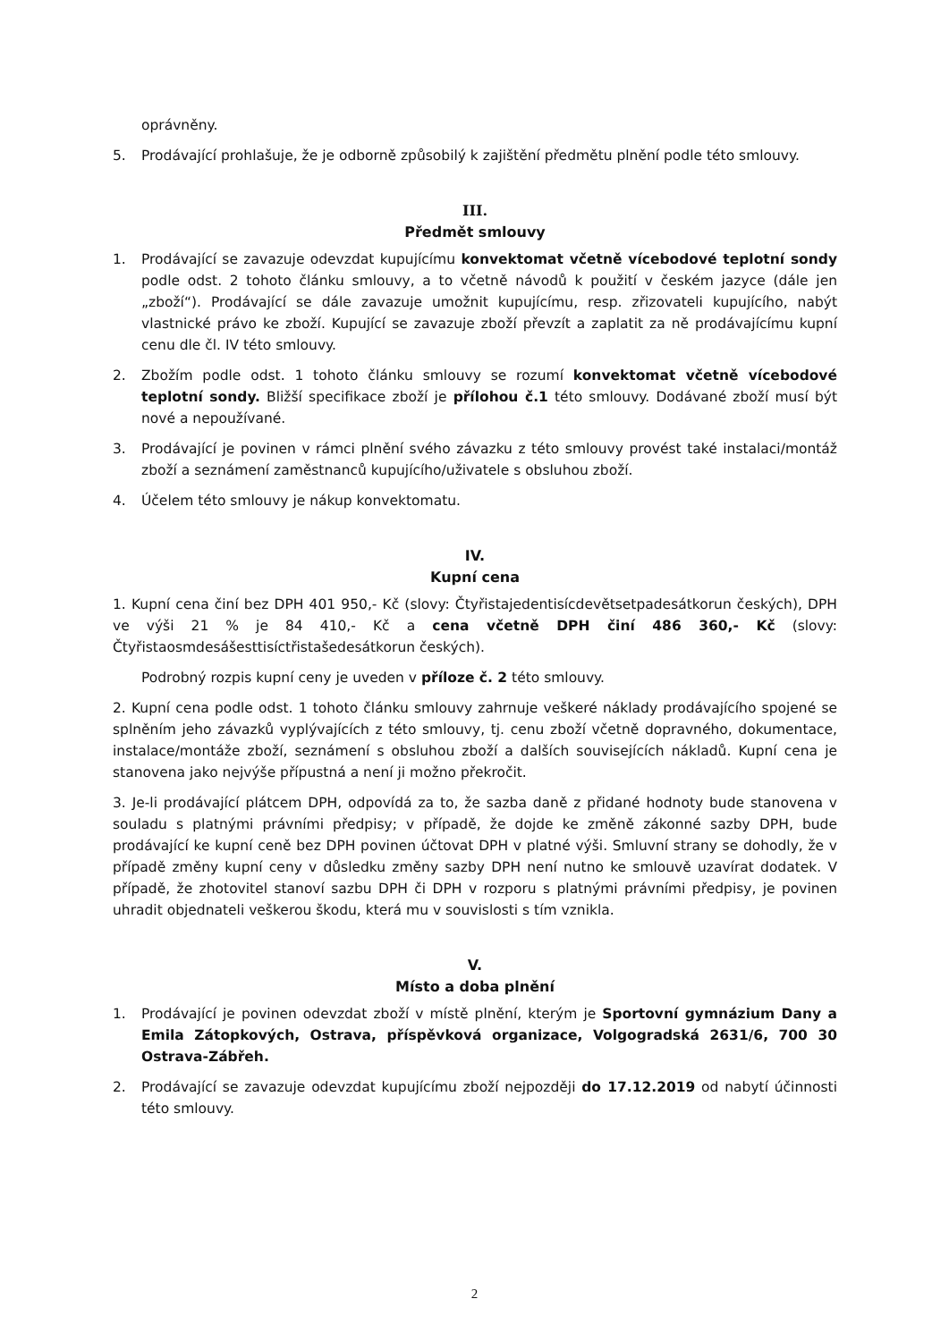oprávněny.
5. Prodávající prohlašuje, že je odborně způsobilý k zajištění předmětu plnění podle této smlouvy.
III.
Předmět smlouvy
1. Prodávající se zavazuje odevzdat kupujícímu konvektomat včetně vícebodové teplotní sondy podle odst. 2 tohoto článku smlouvy, a to včetně návodů k použití v českém jazyce (dále jen „zboží“). Prodávající se dále zavazuje umožnit kupujícímu, resp. zřizovateli kupujícího, nabýt vlastnické právo ke zboží. Kupující se zavazuje zboží převzít a zaplatit za ně prodávajícímu kupní cenu dle čl. IV této smlouvy.
2. Zbožím podle odst. 1 tohoto článku smlouvy se rozumí konvektomat včetně vícebodové teplotní sondy. Bližší specifikace zboží je přílohou č.1 této smlouvy. Dodávané zboží musí být nové a nepoužívané.
3. Prodávající je povinen v rámci plnění svého závazku z této smlouvy provést také instalaci/montáž zboží a seznámení zaměstnanců kupujícího/uživatele s obsluhou zboží.
4. Účelem této smlouvy je nákup konvektomatu.
IV.
Kupní cena
1. Kupní cena činí bez DPH 401 950,- Kč (slovy: Čtyřistajedentisícdevětsetpadesátkorun českých), DPH ve výši 21 % je 84 410,- Kč a cena včetně DPH činí 486 360,- Kč (slovy: Čtyřistaosmdesášesttisíctřistašedesátkorun českých).
Podrobný rozpis kupní ceny je uveden v příloze č. 2 této smlouvy.
2. Kupní cena podle odst. 1 tohoto článku smlouvy zahrnuje veškeré náklady prodávajícího spojené se splněním jeho závazků vyplývajících z této smlouvy, tj. cenu zboží včetně dopravného, dokumentace, instalace/montáže zboží, seznámení s obsluhou zboží a dalších souvisejících nákladů. Kupní cena je stanovena jako nejvýše přípustná a není ji možno překročit.
3. Je-li prodávající plátcem DPH, odpovídá za to, že sazba daně z přidané hodnoty bude stanovena v souladu s platnými právními předpisy; v případě, že dojde ke změně zákonné sazby DPH, bude prodávající ke kupní ceně bez DPH povinen účtovat DPH v platné výši. Smluvní strany se dohodly, že v případě změny kupní ceny v důsledku změny sazby DPH není nutno ke smlouvě uzavírat dodatek. V případě, že zhotovitel stanoví sazbu DPH či DPH v rozporu s platnými právními předpisy, je povinen uhradit objednateli veškerou škodu, která mu v souvislosti s tím vznikla.
V.
Místo a doba plnění
1. Prodávající je povinen odevzdat zboží v místě plnění, kterým je Sportovní gymnázium Dany a Emila Zátopkových, Ostrava, příspěvková organizace, Volgogradská 2631/6, 700 30 Ostrava-Zábřeh.
2. Prodávající se zavazuje odevzdat kupujícímu zboží nejpozději do 17.12.2019 od nabytí účinnosti této smlouvy.
2